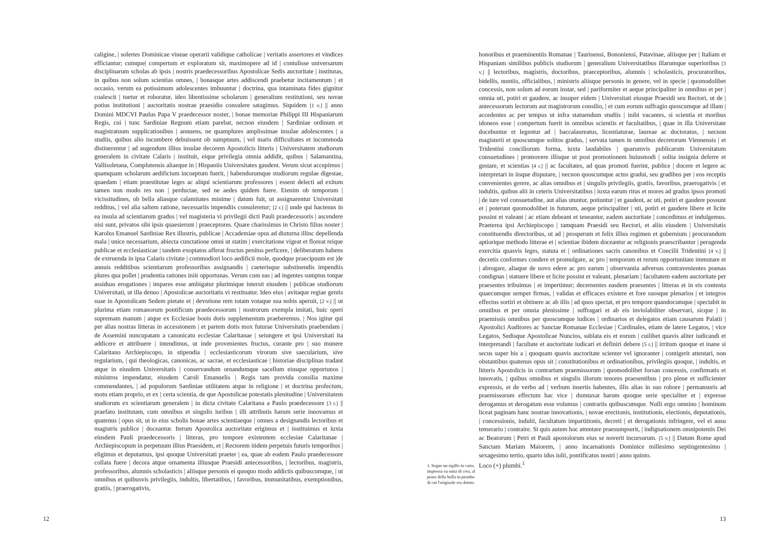caligine, | solertes Dominicae vineae operarii validique catholicae | veritatis assertores et vindices efficiantur; cumque| compertum et exploratum sit, maximopere ad id | contulisse universarum disciplinarum scholas ab ipsis | nostris praedecessoribus Apostolicae Sedis auctoritate | institutas, in quibus non solum scientias omnes, | bonasque artes addiscendi praebetur incitamentum | et occasio, verum ea potissimum adolescentes imbuuntur | doctrina, qua intaminata fides gignitur coalescit | tuetur et roboratur, ideo libentissime scholarum | generalium restitutioni, seu novae potius institutioni | auctoritatis nostrae praesidio consulere satagimus. Siquidem [1 v.] || anno Domini MDCVI Paulus Papa V praedecessor noster, | bonae memoriae Philippi III Hispaniarum Regis, cui | tunc Sardiniae Regnum etiam parebat, necnon eiusdem | Sardiniae ordinum et magistratuum supplicationibus | annuens, ne quamplures amplissimae insulae adolescentes | a studiis, quibus alio incumbere debuissent ob sumptuum, | vel maris difficultates et incommoda distinerentur | ad augendum illius insulae decorem Apostolicis litteris | Universitatem studiorum generalem in civitate Calaris | instituit, eique privilegia omnia addidit, quibus | Salamantina, Vallisoletana, Complutensis aliaeque in | Hispaniis Universitates gaudent. Verum sicut accepimus | quamquam scholarum aedificium incoeptum fuerit, | habendorumque studiorum regulae digestae, quaedam | etiam praestitutae leges ac aliqui scientiarum professores | essent delecti ad exitum tamen non modo res non | perductae, sed ne aedes quidem fuere. Etenim ob temporum | vicissitudines, ob bella aliasque calamitates minime | datum fuit, ut assignarentur Universitati redditus, | vel alia saltem ratione, necessariis impendiis consuleretur; [2 r.] || unde qui hactenus in ea insula ad scientiarum gradus | vel magisteria vi privilegii dicti Pauli praedecessoris | ascendere nisi sunt, privatos sibi ipsis quaesierunt | praeceptores. Quare charissimus in Christo filius noster | Karolus Emanuel Sardiniae Rex illustris, publicae | Accademiae opus ad diuturna illinc depellenda mala | unice necessarium, abiecta cunctatione omni ut statim | exercitatione vigeat et floreat reique publicae et ecclesiasticae | tandem exoptatos afferat fructus penitus perficere, | deliberatum habens de extruenda in ipsa Calaris civitate | commodiori loco aedificii mole, quodque praecipuum est |de annuis redditibus scientiarum professoribus assignandis | caeterisque substinendis impendiis plures qua pollet | prudentia rationes iniit opportunas. Verum cum eas | ad ingentes sumptus totque assiduas erogationes | impares esse ambigatur plurimique intersit eiusdem | publicae studiorum Universitati, ut illa denuo | Apostolicae auctoritatis vi restituatur. Ideo eius | avitaque regiae gentis suae in Apostolicam Sedem pietate et | devotione rem totam votaque sua nobis aperuit, [2 v.] || ut plurima etiam romanorum pontificum praedecessorum | nostrorum exempla imitati, huic operi supremam manum | atque ex Ecclesiae bonis dotis supplementum praeberemus. | Nos igitur qui per alias nostras litteras in accessionem | et partem dotis mox futurae Universitatis praebendam | de Assemini nuncupatam a canonicatu ecclesiae Calaritanae | seiungere et ipsi Universitati ita addicere et attribuere | intendimus, ut inde provenientes fructus, curante pro | suo munere Calaritano Archiepiscopo, in stipendia | ecclesiasticorum virorum sive saecularium, sive regularium, | qui theologicas, canonicas, ac sacrae, et ecclesiasticae | historiae disciplinas tradant atque in eiusdem Universitatis | conservandum ornandumque sacellum eiusque opportunos | ministros impendatur, eiusdem Caroli Emanuelis | Regis tam provida consilia maxime commendantes, | ad populorum Sardiniae utilitatem atque in religione | et doctrina profectum, motu etiam proprio, et ex | certa scientia, de que Apostolicae potestatis plenitudine | Universitatem studiorum ex scientiarum generalem | in dicta civitate Calaritana a Paulo praedecessore [3 r.] || praefato institutam, cum omnibus et singulis iuribus | illi attributis harum serie innovamus et quatenus | opus sit, ut in eius scholis bonae artes scientiaeque | omnes a designandis lectoribus et magistris publice | doceantur. Iterum Apostolica auctoritate erigimus et | instituimus et iuxta eiusdem Pauli praedecessoris | litteras, pro tempore existentem ecclesiae Calaritanae | Archiepiscopum in perpetuum illius Praesidem, et | Rectorem itidem perpetuis futuris temporibus | eligimus et deputamus, ipsi quoque Universitati praeter | ea, quae ab eodem Paulo praedecessore collata fuere | decora atque ornamenta illiusque Praesidi antecessoribus, | lectoribus, magistris, professoribus, alumnis scholasticis | aliisque personis ei quoquo modo addictis quibuscumque, | ut omnibus et quibusvis privilegiis, indultis, libertatibus, | favoribus, immunitatibus, exemptionibus, gratiis, | praerogativis,
12
honoribus et praeminentiis Romanae | Taurinensi, Bononiensi, Patavinae, aliisque per | Italiam et Hispaniam similibus publicis studiorum | generalium Universitatibus illarumque superioribus [3 v.] || lectoribus, magistris, doctoribus, praeceptoribus, alumnis | scholasticis, procuratoribus, bidellis, nuntiis, officialibus, | ministris aliisque personis in genere, vel in specie | quomodolibet concessis, non solum ad eorum instar, sed | pariformiter et aeque principaliter in omnibus et per | omnia uti, potiri et gaudere, ac insuper eidem | Universitati eiusque Praesidi seu Rectori, ut de | antecessorum lectorum aut magistrorum consilio, | et cum eorum suffragio quoscumque ad illam | accedentes ac per tempus ut infra statuendum studiis | inibi vacantes, si scientia et moribus idoneos esse | compertum fuerit in omnibus scientiis et facultatibus, | quae in illa Universitate docebuntur et legentur ad | baccalaureatus, licentiaturae, laureae ac doctoratus, | necnon magisterii et quoscumque solitos gradus, | servata tamen in omnibus decretorum Viennensis | et Tridentini conciliorum forma, iuxta laudabiles | quarumvis publicarum Universitatum consuetudines | promovere illisque ut post promotionem huiusmodi | solita insignia deferre et gestare, et scientias [4 r.] || ac facultates, ad quas promoti fuerint, publice | docere et legere ac interpretari in iisque disputare, | necnon quoscumque actus gradui, seu gradibus per | eos receptis convenientes gerere, ac alias omnibus et | singulis privilegiis, gratiis, favoribus, praerogativis | et indultis, quibus alii in ceteris Universitatibus | iuxta earum ritus et mores ad gradus ipsos promoti | de iure vel consuetudine, aut alias utuntur, potiuntur | et gaudent, ac uti, potiri et gaudere possunt et | poterunt quomodolibet in futurum, aeque principaliter | uti, potiri et gaudere libere et licite possint et valeant | ac etiam debeant et teneantur, eadem auctoritate | concedimus et indulgemus. Praeterea ipsi Archiepiscopo | tamquam Praesidi seu Rectori, et aliis eiusdem | Universitatis constituendis directoribus, ut ad | prosperum et felix illius regimen et gubernium | procurandum aptiorique methodo litterae et | scientiae ibidem doceantur ac religionis praescribantur | peragenda exercitia quasvis leges, statuta et | ordinationes sacris canonibus et Concilii Tridentini [4 v.] || decretis conformes condere et promulgare, ac pro | temporum et rerum opportunitate immutare et | abrogare, aliaque de novo edere ac pro earum | observantia adversus contravenientes poenas condignas | statuere libere et licite possint et valeant, plenariam | facultatem eadem auctoritate per praesentes tribuimus | et impertimur; decernentes easdem praesentes | litteras et in eis contenta quaecumque semper firmas, | validas et efficaces existere et fore suosque plenarios | et integros effectus sortiri et obtinere ac ab illis | ad quos spectat, et pro tempore quandocumque | spectabit in omnibus et per omnia plenissime | suffragari et ab eis inviolabiliter observari, sicque | in praemissis omnibus per quoscumque iudices | ordinarios et delegatos etiam causarum Palatii | Apostolici Auditores ac Sanctae Romanae Ecclesiae | Cardinales, etiam de latere Legatos, | vice Legatos, Sedisque Apostolicae Nuncios, sublata eis et eorum | cuilibet quavis aliter iudicandi et interpretandi | facultate et auctoritate iudicari et definiri debere [5 r.] || irritum quoque et inane si secus super his a | quoquam quavis auctoritate scienter vel ignoranter | contigerit attentari, non obstantibus quatenus opus sit | constitutionibus et ordinationibus, privilegiis quoque, | indultis, et litteris Apostolicis in contrarium praemissorum | quomodolibet forsan concessis, confirmatis et innovatis, | quibus omnibus et singulis illorum tenores praesentibus | pro plene et sufficienter expressis, et de verbo ad | verbum insertis habentes, illis alias in suo robore | permansuris ad praemissorum effectum hac vice | dumtaxat harum quoque serie specialiter et | expresse derogamus et derogatum esse volumus | contrariis quibuscumque. Nulli ergo omnino | hominum liceat paginam hanc nostrae innovationis, | novae erectionis, institutionis, electionis, deputationis, | concessionis, indulti, facultatum impartitionis, decreti | et derogationis infringere, vel ei ausu temerario | contraire. Si quis autem hoc attentare praesumpserit, | indignationem omnipotentis Dei ac Beatorum | Petri et Pauli apostolorum eius se noverit incursurum. [5 v.] || Datum Rome apud Sanctam Mariam Maiorem, | anno incarnationis Dominice millesimo septingentesimo | sexagesimo tertio, quarto idus iulii, pontificatus nostri | anno quinto.
Loco (+) plumbi.<sup>1</sup>
1. Segue un sigillo in carta, impresso su ostia di cera, al posto della bolla in piombo di cui l'originale era dotato.
13